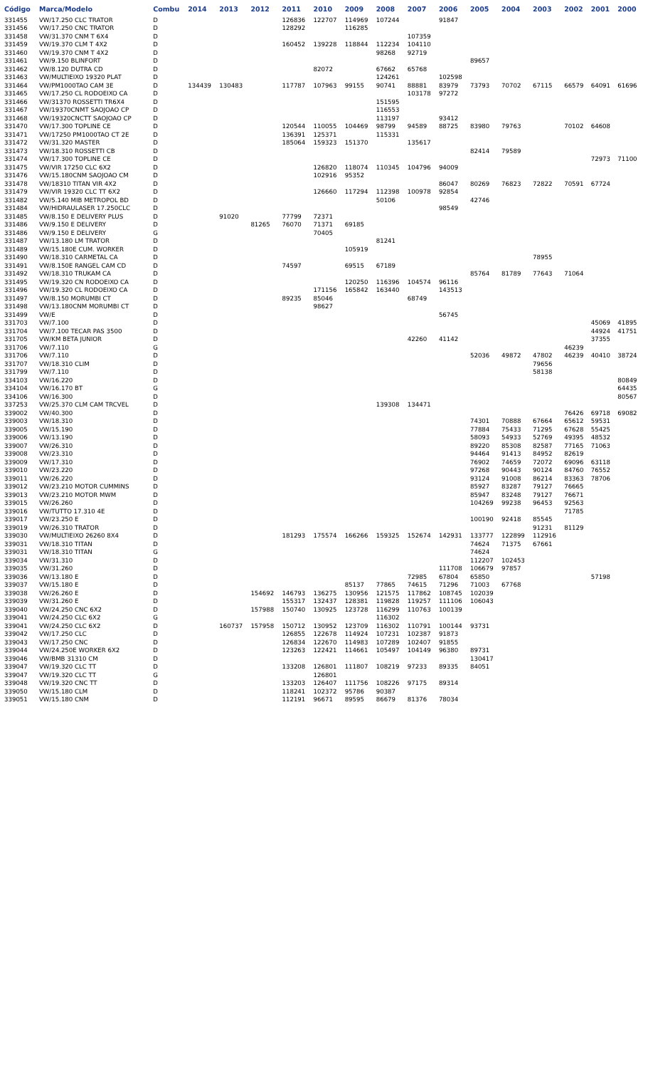| Código | Marca/Modelo | Combu | 2014 | 2013 | 2012 | 2011 | 2010 | 2009 | 2008 | 2007 | 2006 | 2005 | 2004 | 2003 | 2002 | 2001 | 2000 |
| --- | --- | --- | --- | --- | --- | --- | --- | --- | --- | --- | --- | --- | --- | --- | --- | --- | --- |
| 331455 | VW/17.250 CLC TRATOR | D | | | | 126836 | 122707 | 114969 | 107244 | | 91847 | | | | | | |
| 331456 | VW/17.250 CNC TRATOR | D | | | | 128292 | | 116285 | | | | | | | | | |
| 331458 | VW/31.370 CNM T 6X4 | D | | | | | | | | 107359 | | | | | | | |
| 331459 | VW/19.370 CLM T 4X2 | D | | | | 160452 | 139228 | 118844 | 112234 | 104110 | | | | | | | |
| 331460 | VW/19.370 CNM T 4X2 | D | | | | | | | 98268 | 92719 | | | | | | | |
| 331461 | VW/9.150 BLINFORT | D | | | | | | | | | | 89657 | | | | | |
| 331462 | VW/8.120 DUTRA CD | D | | | | | 82072 | | 67662 | 65768 | | | | | | | |
| 331463 | VW/MULTIEIXO 19320 PLAT | D | | | | | | | 124261 | | 102598 | | | | | | |
| 331464 | VW/PM1000TAO CAM 3E | D | 134439 | 130483 | | 117787 | 107963 | 99155 | 90741 | 88881 | 83979 | 73793 | 70702 | 67115 | 66579 | 64091 | 61696 |
| 331465 | VW/17.250 CL RODOEIXO CA | D | | | | | | | | 103178 | 97272 | | | | | | |
| 331466 | VW/31370 ROSSETTI TR6X4 | D | | | | | | | 151595 | | | | | | | | |
| 331467 | VW/19370CNMT SAOJOAO CP | D | | | | | | | 116553 | | | | | | | | |
| 331468 | VW/19320CNCTT SAOJOAO CP | D | | | | | | | 113197 | | 93412 | | | | | | |
| 331470 | VW/17.300 TOPLINE CE | D | | | | 120544 | 110055 | 104469 | 98799 | 94589 | 88725 | 83980 | 79763 | | 70102 | 64608 | |
| 331471 | VW/17250 PM1000TAO CT 2E | D | | | | 136391 | 125371 | | 115331 | | | | | | | | |
| 331472 | VW/31.320 MASTER | D | | | | 185064 | 159323 | 151370 | | 135617 | | | | | | | |
| 331473 | VW/18.310 ROSSETTI CB | D | | | | | | | | | | 82414 | 79589 | | | | |
| 331474 | VW/17.300 TOPLINE CE | D | | | | | | | | | | | | | | 72973 | 71100 |
| 331475 | VW/VIR 17250 CLC 6X2 | D | | | | | 126820 | 118074 | 110345 | 104796 | 94009 | | | | | | |
| 331476 | VW/15.180CNM SAOJOAO CM | D | | | | | 102916 | 95352 | | | | | | | | | |
| 331478 | VW/18310 TITAN VIR 4X2 | D | | | | | | | | | 86047 | 80269 | 76823 | 72822 | 70591 | 67724 | |
| 331479 | VW/VIR 19320 CLC TT 6X2 | D | | | | | 126660 | 117294 | 112398 | 100978 | 92854 | | | | | | |
| 331482 | VW/5.140 MIB METROPOL BD | D | | | | | | | 50106 | | | 42746 | | | | | |
| 331484 | VW/HIDRAULASER 17.250CLC | D | | | | | | | | | 98549 | | | | | | |
| 331485 | VW/8.150 E DELIVERY PLUS | D | | 91020 | | 77799 | 72371 | | | | | | | | | | |
| 331486 | VW/9.150 E DELIVERY | D | | | 81265 | 76070 | 71371 | 69185 | | | | | | | | | |
| 331486 | VW/9.150 E DELIVERY | G | | | | | 70405 | | | | | | | | | | |
| 331487 | VW/13.180 LM TRATOR | D | | | | | | | 81241 | | | | | | | | |
| 331489 | VW/15.180E CUM. WORKER | D | | | | | | 105919 | | | | | | | | | |
| 331490 | VW/18.310 CARMETAL CA | D | | | | | | | | | | | | 78955 | | | |
| 331491 | VW/8.150E RANGEL CAM CD | D | | | | 74597 | | 69515 | 67189 | | | | | | | | |
| 331492 | VW/18.310 TRUKAM CA | D | | | | | | | | | | 85764 | 81789 | 77643 | 71064 | | |
| 331495 | VW/19.320 CN RODOEIXO CA | D | | | | | | 120250 | 116396 | 104574 | 96116 | | | | | | |
| 331496 | VW/19.320 CL RODOEIXO CA | D | | | | | 171156 | 165842 | 163440 | | 143513 | | | | | | |
| 331497 | VW/8.150 MORUMBI CT | D | | | | 89235 | 85046 | | | 68749 | | | | | | | |
| 331498 | VW/13.180CNM MORUMBI CT | D | | | | | 98627 | | | | | | | | | | |
| 331499 | VW/E | D | | | | | | | | | 56745 | | | | | | |
| 331703 | VW/7.100 | D | | | | | | | | | | | | | | 45069 | 41895 |
| 331704 | VW/7.100 TECAR PAS 3500 | D | | | | | | | | | | | | | | 44924 | 41751 |
| 331705 | VW/KM BETA JUNIOR | D | | | | | | | | 42260 | 41142 | | | | | 37355 | |
| 331706 | VW/7.110 | G | | | | | | | | | | | | | 46239 | | |
| 331706 | VW/7.110 | D | | | | | | | | | | 52036 | 49872 | 47802 | 46239 | 40410 | 38724 |
| 331707 | VW/18.310 CLIM | D | | | | | | | | | | | | 79656 | | | |
| 331799 | VW/7.110 | D | | | | | | | | | | | | 58138 | | | |
| 334103 | VW/16.220 | D | | | | | | | | | | | | | | | 80849 |
| 334104 | VW/16.170 BT | G | | | | | | | | | | | | | | | 64435 |
| 334106 | VW/16.300 | D | | | | | | | | | | | | | | | 80567 |
| 337253 | VW/25.370 CLM CAM TRCVEL | D | | | | | | | 139308 | 134471 | | | | | | | |
| 339002 | VW/40.300 | D | | | | | | | | | | | | | 76426 | 69718 | 69082 |
| 339003 | VW/18.310 | D | | | | | | | | | | 74301 | 70888 | 67664 | 65612 | 59531 | |
| 339005 | VW/15.190 | D | | | | | | | | | | 77884 | 75433 | 71295 | 67628 | 55425 | |
| 339006 | VW/13.190 | D | | | | | | | | | | 58093 | 54933 | 52769 | 49395 | 48532 | |
| 339007 | VW/26.310 | D | | | | | | | | | | 89220 | 85308 | 82587 | 77165 | 71063 | |
| 339008 | VW/23.310 | D | | | | | | | | | | 94464 | 91413 | 84952 | 82619 | | |
| 339009 | VW/17.310 | D | | | | | | | | | | 76902 | 74659 | 72072 | 69096 | 63118 | |
| 339010 | VW/23.220 | D | | | | | | | | | | 97268 | 90443 | 90124 | 84760 | 76552 | |
| 339011 | VW/26.220 | D | | | | | | | | | | 93124 | 91008 | 86214 | 83363 | 78706 | |
| 339012 | VW/23.210 MOTOR CUMMINS | D | | | | | | | | | | 85927 | 83287 | 79127 | 76665 | | |
| 339013 | VW/23.210 MOTOR MWM | D | | | | | | | | | | 85947 | 83248 | 79127 | 76671 | | |
| 339015 | VW/26.260 | D | | | | | | | | | | 104269 | 99238 | 96453 | 92563 | | |
| 339016 | VW/TUTTO 17.310 4E | D | | | | | | | | | | | | | 71785 | | |
| 339017 | VW/23.250 E | D | | | | | | | | | | 100190 | 92418 | 85545 | | | |
| 339019 | VW/26.310 TRATOR | D | | | | | | | | | | | | 91231 | 81129 | | |
| 339030 | VW/MULTIEIXO 26260 8X4 | D | | | | 181293 | 175574 | 166266 | 159325 | 152674 | 142931 | 133777 | 122899 | 112916 | | | |
| 339031 | VW/18.310 TITAN | D | | | | | | | | | | 74624 | 71375 | 67661 | | | |
| 339031 | VW/18.310 TITAN | G | | | | | | | | | | 74624 | | | | | |
| 339034 | VW/31.310 | D | | | | | | | | | | 112207 | 102453 | | | | |
| 339035 | VW/31.260 | D | | | | | | | | | 111708 | 106679 | 97857 | | | | |
| 339036 | VW/13.180 E | D | | | | | | | | 72985 | 67804 | 65850 | | | | 57198 | |
| 339037 | VW/15.180 E | D | | | | | | 85137 | 77865 | 74615 | 71296 | 71003 | 67768 | | | | |
| 339038 | VW/26.260 E | D | | | 154692 | 146793 | 136275 | 130956 | 121575 | 117862 | 108745 | 102039 | | | | | |
| 339039 | VW/31.260 E | D | | | | 155317 | 132437 | 128381 | 119828 | 119257 | 111106 | 106043 | | | | | |
| 339040 | VW/24.250 CNC 6X2 | D | | | 157988 | 150740 | 130925 | 123728 | 116299 | 110763 | 100139 | | | | | | |
| 339041 | VW/24.250 CLC 6X2 | G | | | | | | | 116302 | | | | | | | | |
| 339041 | VW/24.250 CLC 6X2 | D | | 160737 | 157958 | 150712 | 130952 | 123709 | 116302 | 110791 | 100144 | 93731 | | | | | |
| 339042 | VW/17.250 CLC | D | | | | 126855 | 122678 | 114924 | 107231 | 102387 | 91873 | | | | | | |
| 339043 | VW/17.250 CNC | D | | | | 126834 | 122670 | 114983 | 107289 | 102407 | 91855 | | | | | | |
| 339044 | VW/24.250E WORKER 6X2 | D | | | | 123263 | 122421 | 114661 | 105497 | 104149 | 96380 | 89731 | | | | | |
| 339046 | VW/BMB 31310 CM | D | | | | | | | | | | 130417 | | | | | |
| 339047 | VW/19.320 CLC TT | D | | | | 133208 | 126801 | 111807 | 108219 | 97233 | 89335 | 84051 | | | | | |
| 339047 | VW/19.320 CLC TT | G | | | | | 126801 | | | | | | | | | | |
| 339048 | VW/19.320 CNC TT | D | | | | 133203 | 126407 | 111756 | 108226 | 97175 | 89314 | | | | | | |
| 339050 | VW/15.180 CLM | D | | | | 118241 | 102372 | 95786 | 90387 | | | | | | | | |
| 339051 | VW/15.180 CNM | D | | | | 112191 | 96671 | 89595 | 86679 | 81376 | 78034 | | | | | | |